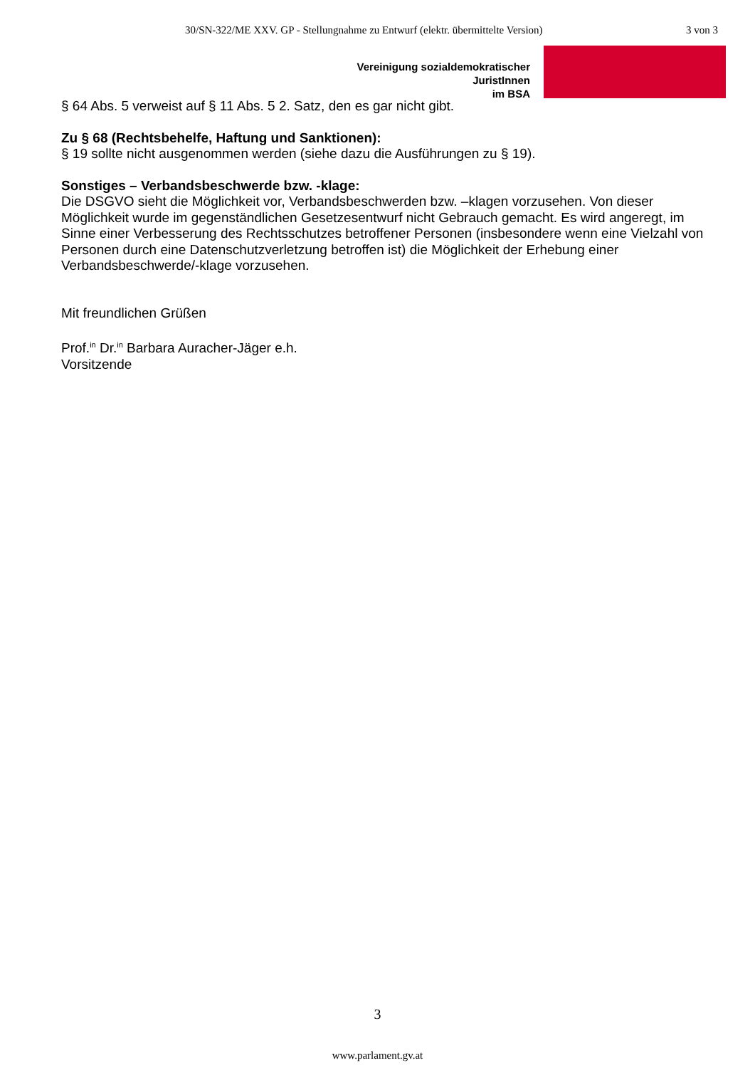30/SN-322/ME XXV. GP - Stellungnahme zu Entwurf (elektr. übermittelte Version) 3 von 3
Vereinigung sozialdemokratischer
JuristInnen
im BSA
§ 64 Abs. 5 verweist auf § 11 Abs. 5 2. Satz, den es gar nicht gibt.
Zu § 68 (Rechtsbehelfe, Haftung und Sanktionen):
§ 19 sollte nicht ausgenommen werden (siehe dazu die Ausführungen zu § 19).
Sonstiges – Verbandsbeschwerde bzw. -klage:
Die DSGVO sieht die Möglichkeit vor, Verbandsbeschwerden bzw. –klagen vorzusehen. Von dieser Möglichkeit wurde im gegenständlichen Gesetzesentwurf nicht Gebrauch gemacht. Es wird angeregt, im Sinne einer Verbesserung des Rechtsschutzes betroffener Personen (insbesondere wenn eine Vielzahl von Personen durch eine Datenschutzverletzung betroffen ist) die Möglichkeit der Erhebung einer Verbandsbeschwerde/-klage vorzusehen.
Mit freundlichen Grüßen
Prof.<sup>in</sup> Dr.<sup>in</sup> Barbara Auracher-Jäger e.h.
Vorsitzende
3
www.parlament.gv.at